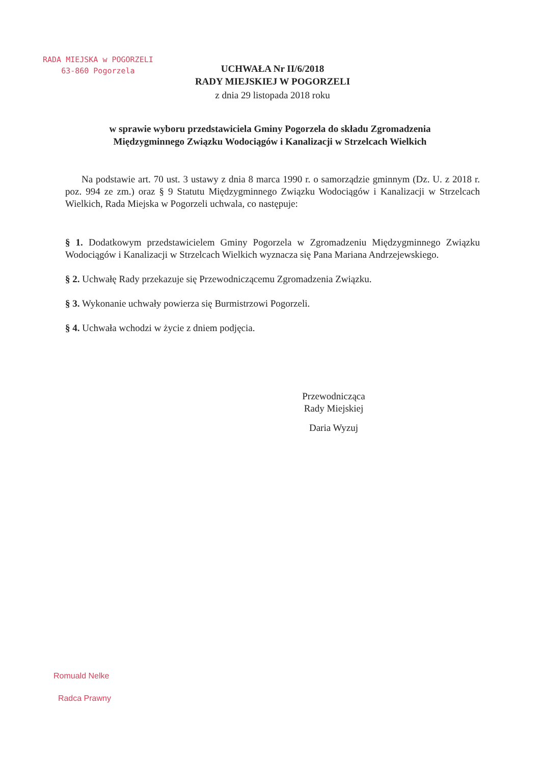RADA MIEJSKA w POGORZELI
63-860 Pogorzela
UCHWAŁA Nr II/6/2018
RADY MIEJSKIEJ W POGORZELI
z dnia 29 listopada 2018 roku
w sprawie wyboru przedstawiciela Gminy Pogorzela do składu Zgromadzenia Międzygminnego Związku Wodociągów i Kanalizacji w Strzelcach Wielkich
Na podstawie art. 70 ust. 3 ustawy z dnia 8 marca 1990 r. o samorządzie gminnym (Dz. U. z 2018 r. poz. 994 ze zm.) oraz § 9 Statutu Międzygminnego Związku Wodociągów i Kanalizacji w Strzelcach Wielkich, Rada Miejska w Pogorzeli uchwala, co następuje:
§ 1. Dodatkowym przedstawicielem Gminy Pogorzela w Zgromadzeniu Międzygminnego Związku Wodociągów i Kanalizacji w Strzelcach Wielkich wyznacza się Pana Mariana Andrzejewskiego.
§ 2. Uchwałę Rady przekazuje się Przewodniczącemu Zgromadzenia Związku.
§ 3. Wykonanie uchwały powierza się Burmistrzowi Pogorzeli.
§ 4. Uchwała wchodzi w życie z dniem podjęcia.
Przewodnicząca
Rady Miejskiej
Daria Wyzuj
Romuald Nelke
Radca Prawny